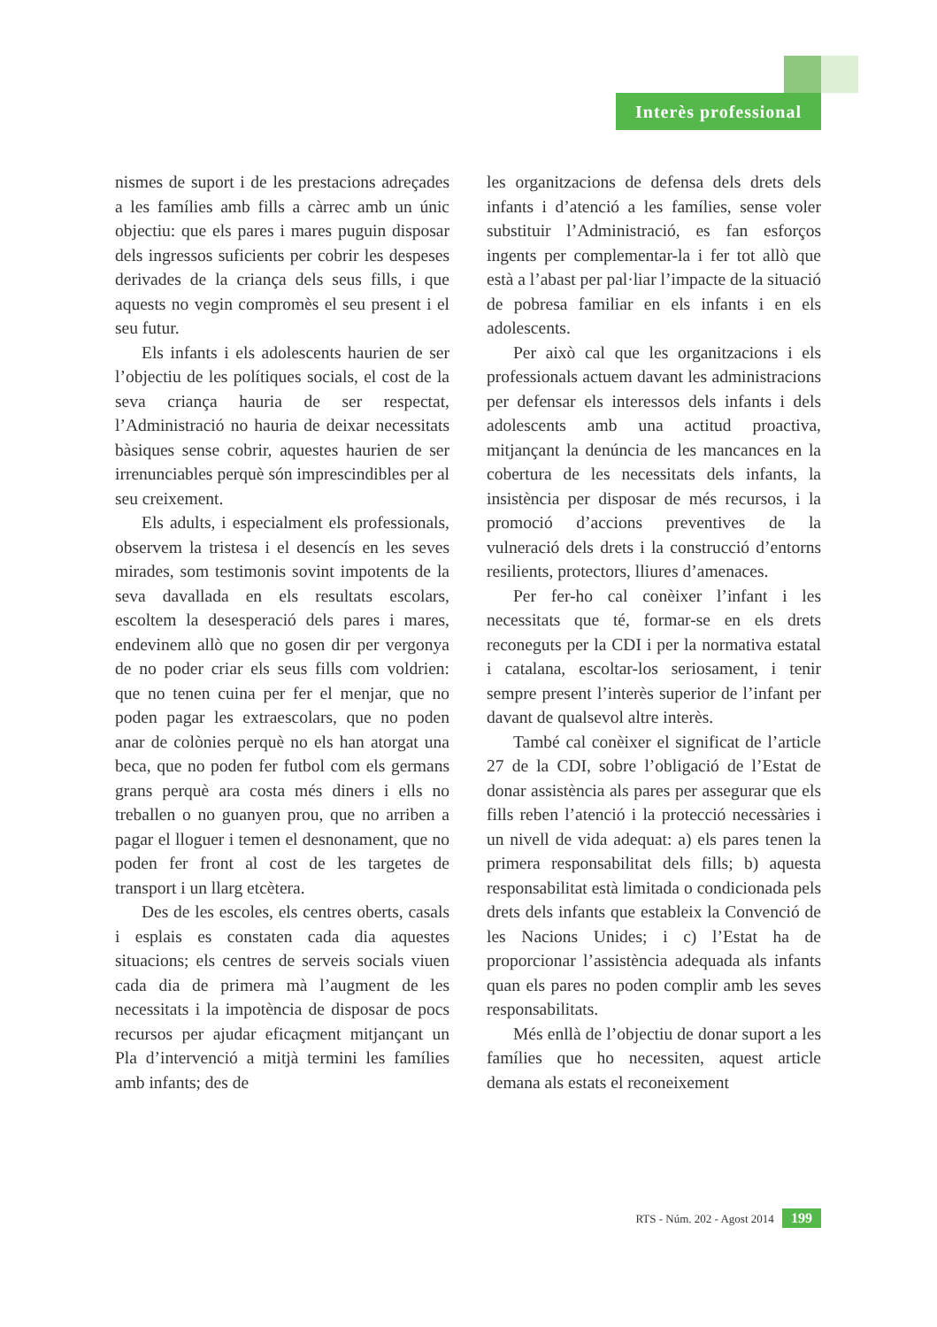Interès professional
nismes de suport i de les prestacions adreçades a les famílies amb fills a càrrec amb un únic objectiu: que els pares i mares puguin disposar dels ingressos suficients per cobrir les despeses derivades de la criança dels seus fills, i que aquests no vegin compromès el seu present i el seu futur.
Els infants i els adolescents haurien de ser l’objectiu de les polítiques socials, el cost de la seva criança hauria de ser respectat, l’Administració no hauria de deixar necessitats bàsiques sense cobrir, aquestes haurien de ser irrenunciables perquè són imprescindibles per al seu creixement.
Els adults, i especialment els professionals, observem la tristesa i el desencís en les seves mirades, som testimonis sovint impotents de la seva davallada en els resultats escolars, escoltem la desesperació dels pares i mares, endevinem allò que no gosen dir per vergonya de no poder criar els seus fills com voldrien: que no tenen cuina per fer el menjar, que no poden pagar les extraescolars, que no poden anar de colònies perquè no els han atorgat una beca, que no poden fer futbol com els germans grans perquè ara costa més diners i ells no treballen o no guanyen prou, que no arriben a pagar el lloguer i temen el desnonament, que no poden fer front al cost de les targetes de transport i un llarg etcètera.
Des de les escoles, els centres oberts, casals i esplais es constaten cada dia aquestes situacions; els centres de serveis socials viuen cada dia de primera mà l’augment de les necessitats i la impotència de disposar de pocs recursos per ajudar eficaçment mitjançant un Pla d’intervenció a mitjà termini les famílies amb infants; des de
les organitzacions de defensa dels drets dels infants i d’atenció a les famílies, sense voler substituir l’Administració, es fan esforços ingents per complementar-la i fer tot allò que està a l’abast per pal·liar l’impacte de la situació de pobresa familiar en els infants i en els adolescents.
Per això cal que les organitzacions i els professionals actuem davant les administracions per defensar els interessos dels infants i dels adolescents amb una actitud proactiva, mitjançant la denúncia de les mancances en la cobertura de les necessitats dels infants, la insistència per disposar de més recursos, i la promoció d’accions preventives de la vulneració dels drets i la construcció d’entorns resilients, protectors, lliures d’amenaces.
Per fer-ho cal conèixer l’infant i les necessitats que té, formar-se en els drets reconeguts per la CDI i per la normativa estatal i catalana, escoltar-los seriosament, i tenir sempre present l’interès superior de l’infant per davant de qualsevol altre interès.
També cal conèixer el significat de l’article 27 de la CDI, sobre l’obligació de l’Estat de donar assistència als pares per assegurar que els fills reben l’atenció i la protecció necessàries i un nivell de vida adequat: a) els pares tenen la primera responsabilitat dels fills; b) aquesta responsabilitat està limitada o condicionada pels drets dels infants que estableix la Convenció de les Nacions Unides; i c) l’Estat ha de proporcionar l’assistència adequada als infants quan els pares no poden complir amb les seves responsabilitats.
Més enllà de l’objectiu de donar suport a les famílies que ho necessiten, aquest article demana als estats el reconeixement
RTS - Núm. 202 - Agost 2014 199